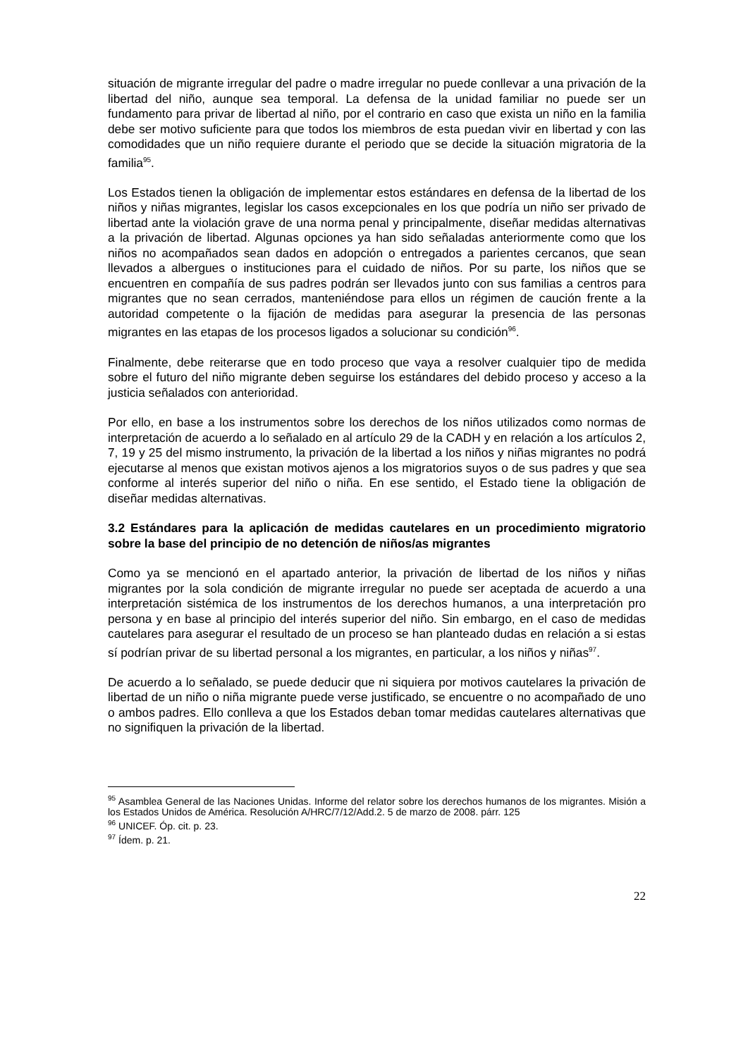situación de migrante irregular del padre o madre irregular no puede conllevar a una privación de la libertad del niño, aunque sea temporal. La defensa de la unidad familiar no puede ser un fundamento para privar de libertad al niño, por el contrario en caso que exista un niño en la familia debe ser motivo suficiente para que todos los miembros de esta puedan vivir en libertad y con las comodidades que un niño requiere durante el periodo que se decide la situación migratoria de la familia<sup>95</sup>.
Los Estados tienen la obligación de implementar estos estándares en defensa de la libertad de los niños y niñas migrantes, legislar los casos excepcionales en los que podría un niño ser privado de libertad ante la violación grave de una norma penal y principalmente, diseñar medidas alternativas a la privación de libertad. Algunas opciones ya han sido señaladas anteriormente como que los niños no acompañados sean dados en adopción o entregados a parientes cercanos, que sean llevados a albergues o instituciones para el cuidado de niños. Por su parte, los niños que se encuentren en compañía de sus padres podrán ser llevados junto con sus familias a centros para migrantes que no sean cerrados, manteniéndose para ellos un régimen de caución frente a la autoridad competente o la fijación de medidas para asegurar la presencia de las personas migrantes en las etapas de los procesos ligados a solucionar su condición<sup>96</sup>.
Finalmente, debe reiterarse que en todo proceso que vaya a resolver cualquier tipo de medida sobre el futuro del niño migrante deben seguirse los estándares del debido proceso y acceso a la justicia señalados con anterioridad.
Por ello, en base a los instrumentos sobre los derechos de los niños utilizados como normas de interpretación de acuerdo a lo señalado en al artículo 29 de la CADH y en relación a los artículos 2, 7, 19 y 25 del mismo instrumento, la privación de la libertad a los niños y niñas migrantes no podrá ejecutarse al menos que existan motivos ajenos a los migratorios suyos o de sus padres y que sea conforme al interés superior del niño o niña. En ese sentido, el Estado tiene la obligación de diseñar medidas alternativas.
3.2 Estándares para la aplicación de medidas cautelares en un procedimiento migratorio sobre la base del principio de no detención de niños/as migrantes
Como ya se mencionó en el apartado anterior, la privación de libertad de los niños y niñas migrantes por la sola condición de migrante irregular no puede ser aceptada de acuerdo a una interpretación sistémica de los instrumentos de los derechos humanos, a una interpretación pro persona y en base al principio del interés superior del niño. Sin embargo, en el caso de medidas cautelares para asegurar el resultado de un proceso se han planteado dudas en relación a si estas sí podrían privar de su libertad personal a los migrantes, en particular, a los niños y niñas<sup>97</sup>.
De acuerdo a lo señalado, se puede deducir que ni siquiera por motivos cautelares la privación de libertad de un niño o niña migrante puede verse justificado, se encuentre o no acompañado de uno o ambos padres. Ello conlleva a que los Estados deban tomar medidas cautelares alternativas que no signifiquen la privación de la libertad.
<sup>95</sup> Asamblea General de las Naciones Unidas. Informe del relator sobre los derechos humanos de los migrantes. Misión a los Estados Unidos de América. Resolución A/HRC/7/12/Add.2. 5 de marzo de 2008. párr. 125
<sup>96</sup> UNICEF. Óp. cit. p. 23.
<sup>97</sup> Ídem. p. 21.
22